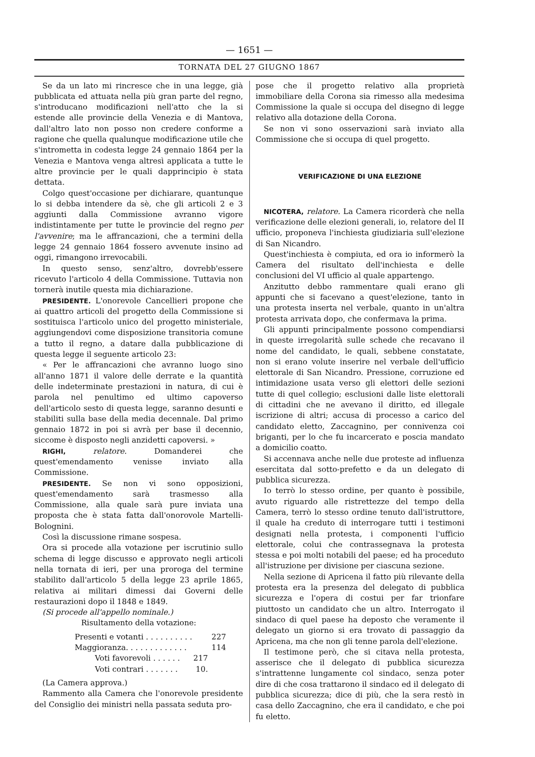— 1651 —
TORNATA DEL 27 GIUGNO 1867
Se da un lato mi rincresce che in una legge, già pubblicata ed attuata nella più gran parte del regno, s'introducano modificazioni nell'atto che la si estende alle provincie della Venezia e di Mantova, dall'altro lato non posso non credere conforme a ragione che quella qualunque modificazione utile che s'intrometta in codesta legge 24 gennaio 1864 per la Venezia e Mantova venga altresì applicata a tutte le altre provincie per le quali dapprincipio è stata dettata.
Colgo quest'occasione per dichiarare, quantunque lo si debba intendere da sè, che gli articoli 2 e 3 aggiunti dalla Commissione avranno vigore indistintamente per tutte le provincie del regno per l'avvenire; ma le affrancazioni, che a termini della legge 24 gennaio 1864 fossero avvenute insino ad oggi, rimangono irrevocabili.
In questo senso, senz'altro, dovrebb'essere ricevuto l'articolo 4 della Commissione. Tuttavia non tornerà inutile questa mia dichiarazione.
PRESIDENTE. L'onorevole Cancellieri propone che ai quattro articoli del progetto della Commissione si sostituisca l'articolo unico del progetto ministeriale, aggiungendovi come disposizione transitoria comune a tutto il regno, a datare dalla pubblicazione di questa legge il seguente articolo 23:
« Per le affrancazioni che avranno luogo sino all'anno 1871 il valore delle derrate e la quantità delle indeterminate prestazioni in natura, di cui è parola nel penultimo ed ultimo capoverso dell'articolo sesto di questa legge, saranno desunti e stabiliti sulla base della media decennale. Dal primo gennaio 1872 in poi si avrà per base il decennio, siccome è disposto negli anzidetti capoversi. »
RIGHI, relatore. Domanderei che quest'emendamento venisse inviato alla Commissione.
PRESIDENTE. Se non vi sono opposizioni, quest'emendamento sarà trasmesso alla Commissione, alla quale sarà pure inviata una proposta che è stata fatta dall'onorovole Martelli-Bolognini.
Così la discussione rimane sospesa.
Ora si procede alla votazione per iscrutinio sullo schema di legge discusso e approvato negli articoli nella tornata di ieri, per una proroga del termine stabilito dall'articolo 5 della legge 23 aprile 1865, relativa ai militari dimessi dai Governi delle restaurazioni dopo il 1848 e 1849.
(Si procede all'appello nominale.)
Risultamento della votazione:
Presenti e votanti . . . . . . . . . . 227
Maggioranza. . . . . . . . . . . . . 114
Voti favorevoli . . . . . . 217
Voti contrari . . . . . . . 10.
(La Camera approva.)
Rammento alla Camera che l'onorevole presidente del Consiglio dei ministri nella passata seduta pro-
pose che il progetto relativo alla proprietà immobiliare della Corona sia rimesso alla medesima Commissione la quale si occupa del disegno di legge relativo alla dotazione della Corona.
Se non vi sono osservazioni sarà inviato alla Commissione che si occupa di quel progetto.
VERIFICAZIONE DI UNA ELEZIONE
NICOTERA, relatore. La Camera ricorderà che nella verificazione delle elezioni generali, io, relatore del II ufficio, proponeva l'inchiesta giudiziaria sull'elezione di San Nicandro.
Quest'inchiesta è compiuta, ed ora io informerò la Camera del risultato dell'inchiesta e delle conclusioni del VI ufficio al quale appartengo.
Anzitutto debbo rammentare quali erano gli appunti che si facevano a quest'elezione, tanto in una protesta inserta nel verbale, quanto in un'altra protesta arrivata dopo, che confermava la prima.
Gli appunti principalmente possono compendiarsi in queste irregolarità sulle schede che recavano il nome del candidato, le quali, sebbene constatate, non si erano volute inserire nel verbale dell'ufficio elettorale di San Nicandro. Pressione, corruzione ed intimidazione usata verso gli elettori delle sezioni tutte di quel collegio; esclusioni dalle liste elettorali di cittadini che ne avevano il diritto, ed illegale iscrizione di altri; accusa di processo a carico del candidato eletto, Zaccagnino, per connivenza coi briganti, per lo che fu incarcerato e poscia mandato a domicilio coatto.
Si accennava anche nelle due proteste ad influenza esercitata dal sotto-prefetto e da un delegato di pubblica sicurezza.
Io terrò lo stesso ordine, per quanto è possibile, avuto riguardo alle ristrettezze del tempo della Camera, terrò lo stesso ordine tenuto dall'istruttore, il quale ha creduto di interrogare tutti i testimoni designati nella protesta, i componenti l'ufficio elettorale, colui che contrassegnava la protesta stessa e poi molti notabili del paese; ed ha proceduto all'istruzione per divisione per ciascuna sezione.
Nella sezione di Apricena il fatto più rilevante della protesta era la presenza del delegato di pubblica sicurezza e l'opera di costui per far trionfare piuttosto un candidato che un altro. Interrogato il sindaco di quel paese ha deposto che veramente il delegato un giorno si era trovato di passaggio da Apricena, ma che non gli tenne parola dell'elezione.
Il testimone però, che si citava nella protesta, asserisce che il delegato di pubblica sicurezza s'intrattenne lungamente col sindaco, senza poter dire di che cosa trattarono il sindaco ed il delegato di pubblica sicurezza; dice di più, che la sera restò in casa dello Zaccagnino, che era il candidato, e che poi fu eletto.